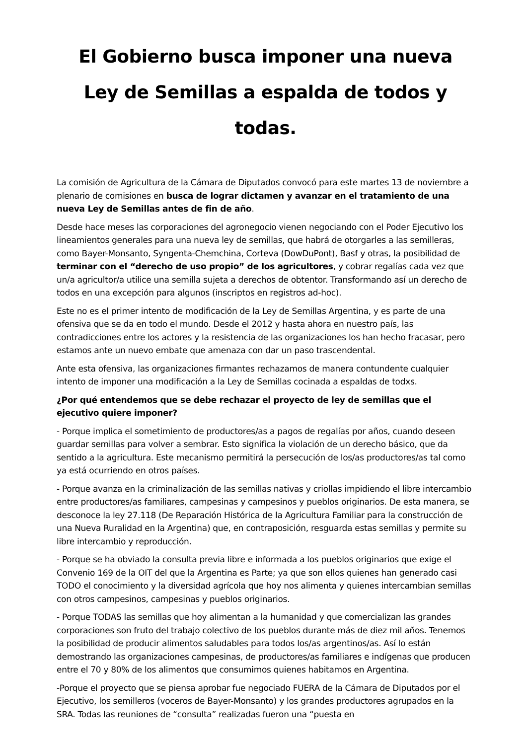El Gobierno busca imponer una nueva
Ley de Semillas a espalda de todos y todas.
La comisión de Agricultura de la Cámara de Diputados convocó para este martes 13 de noviembre a plenario de comisiones en busca de lograr dictamen y avanzar en el tratamiento de una nueva Ley de Semillas antes de fin de año.
Desde hace meses las corporaciones del agronegocio vienen negociando con el Poder Ejecutivo los lineamientos generales para una nueva ley de semillas, que habrá de otorgarles a las semilleras, como Bayer-Monsanto, Syngenta-Chemchina, Corteva (DowDuPont), Basf y otras, la posibilidad de terminar con el “derecho de uso propio” de los agricultores, y cobrar regalías cada vez que un/a agricultor/a utilice una semilla sujeta a derechos de obtentor. Transformando así un derecho de todos en una excepción para algunos (inscriptos en registros ad-hoc).
Este no es el primer intento de modificación de la Ley de Semillas Argentina, y es parte de una ofensiva que se da en todo el mundo. Desde el 2012 y hasta ahora en nuestro país, las contradicciones entre los actores y la resistencia de las organizaciones los han hecho fracasar, pero estamos ante un nuevo embate que amenaza con dar un paso trascendental.
Ante esta ofensiva, las organizaciones firmantes rechazamos de manera contundente cualquier intento de imponer una modificación a la Ley de Semillas cocinada a espaldas de todxs.
¿Por qué entendemos que se debe rechazar el proyecto de ley de semillas que el ejecutivo quiere imponer?
- Porque implica el sometimiento de productores/as a pagos de regalías por años, cuando deseen guardar semillas para volver a sembrar. Esto significa la violación de un derecho básico, que da sentido a la agricultura. Este mecanismo permitirá la persecución de los/as productores/as tal como ya está ocurriendo en otros países.
- Porque avanza en la criminalización de las semillas nativas y criollas impidiendo el libre intercambio entre productores/as familiares, campesinas y campesinos y pueblos originarios. De esta manera, se desconoce la ley 27.118 (De Reparación Histórica de la Agricultura Familiar para la construcción de una Nueva Ruralidad en la Argentina) que, en contraposición, resguarda estas semillas y permite su libre intercambio y reproducción.
- Porque se ha obviado la consulta previa libre e informada a los pueblos originarios que exige el Convenio 169 de la OIT del que la Argentina es Parte; ya que son ellos quienes han generado casi TODO el conocimiento y la diversidad agrícola que hoy nos alimenta y quienes intercambian semillas con otros campesinos, campesinas y pueblos originarios.
- Porque TODAS las semillas que hoy alimentan a la humanidad y que comercializan las grandes corporaciones son fruto del trabajo colectivo de los pueblos durante más de diez mil años. Tenemos la posibilidad de producir alimentos saludables para todos los/as argentinos/as. Así lo están demostrando las organizaciones campesinas, de productores/as familiares e indígenas que producen entre el 70 y 80% de los alimentos que consumimos quienes habitamos en Argentina.
-Porque el proyecto que se piensa aprobar fue negociado FUERA de la Cámara de Diputados por el Ejecutivo, los semilleros (voceros de Bayer-Monsanto) y los grandes productores agrupados en la SRA. Todas las reuniones de “consulta” realizadas fueron una “puesta en